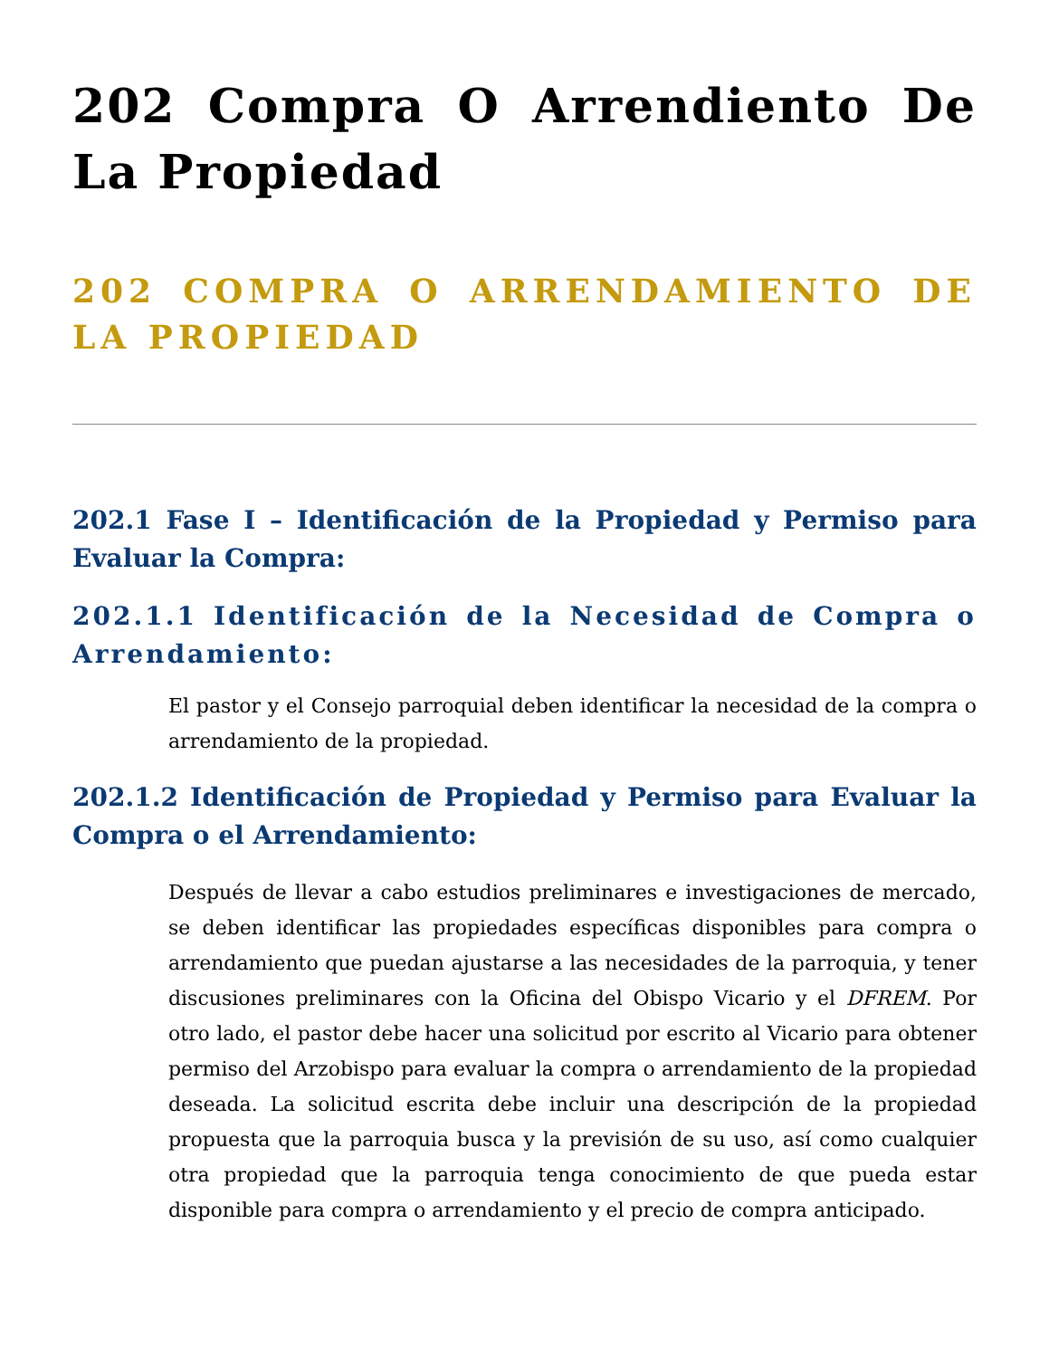202 Compra O Arrendiento De La Propiedad
202 COMPRA O ARRENDAMIENTO DE LA PROPIEDAD
202.1 Fase I – Identificación de la Propiedad y Permiso para Evaluar la Compra:
202.1.1 Identificación de la Necesidad de Compra o Arrendamiento:
El pastor y el Consejo parroquial deben identificar la necesidad de la compra o arrendamiento de la propiedad.
202.1.2 Identificación de Propiedad y Permiso para Evaluar la Compra o el Arrendamiento:
Después de llevar a cabo estudios preliminares e investigaciones de mercado, se deben identificar las propiedades específicas disponibles para compra o arrendamiento que puedan ajustarse a las necesidades de la parroquia, y tener discusiones preliminares con la Oficina del Obispo Vicario y el DFREM. Por otro lado, el pastor debe hacer una solicitud por escrito al Vicario para obtener permiso del Arzobispo para evaluar la compra o arrendamiento de la propiedad deseada. La solicitud escrita debe incluir una descripción de la propiedad propuesta que la parroquia busca y la previsión de su uso, así como cualquier otra propiedad que la parroquia tenga conocimiento de que pueda estar disponible para compra o arrendamiento y el precio de compra anticipado.